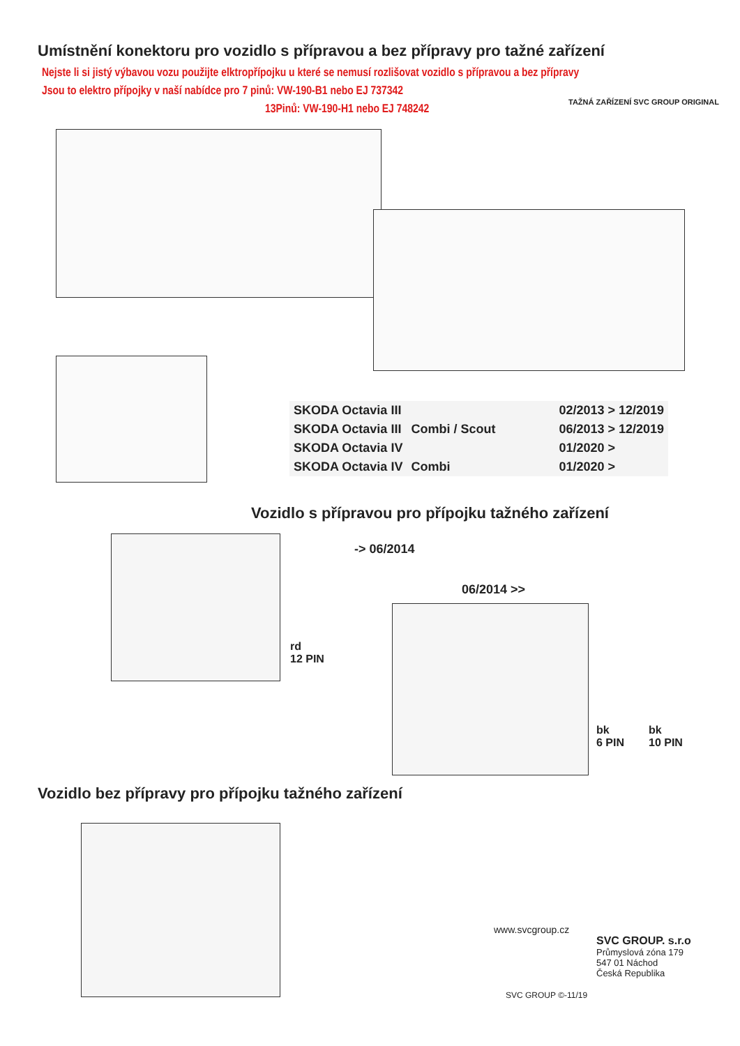Umístnění konektoru pro vozidlo s přípravou a bez přípravy pro tažné zařízení
Nejste li si jistý výbavou vozu použijte elktropřípojku u které se nemusí rozlišovat vozidlo s přípravou a bez přípravy
Jsou to elektro přípojky v naší nabídce pro 7 pinů: VW-190-B1 nebo EJ 737342
13Pinů: VW-190-H1 nebo EJ 748242
TAŽNÁ ZAŘÍZENÍ SVC GROUP ORIGINAL
| SKODA Octavia III | | 02/2013 > 12/2019 |
| SKODA Octavia III | Combi / Scout | 06/2013 > 12/2019 |
| SKODA Octavia IV | | 01/2020 > |
| SKODA Octavia IV | Combi | 01/2020 > |
Vozidlo s přípravou pro přípojku tažného zařízení
-> 06/2014
rd
12 PIN
06/2014 >>
bk
6 PIN
bk
10 PIN
Vozidlo bez přípravy pro přípojku tažného zařízení
www.svcgroup.cz
SVC GROUP. s.r.o
Průmyslová zóna 179
547 01 Náchod
Česká Republika
SVC GROUP ©-11/19